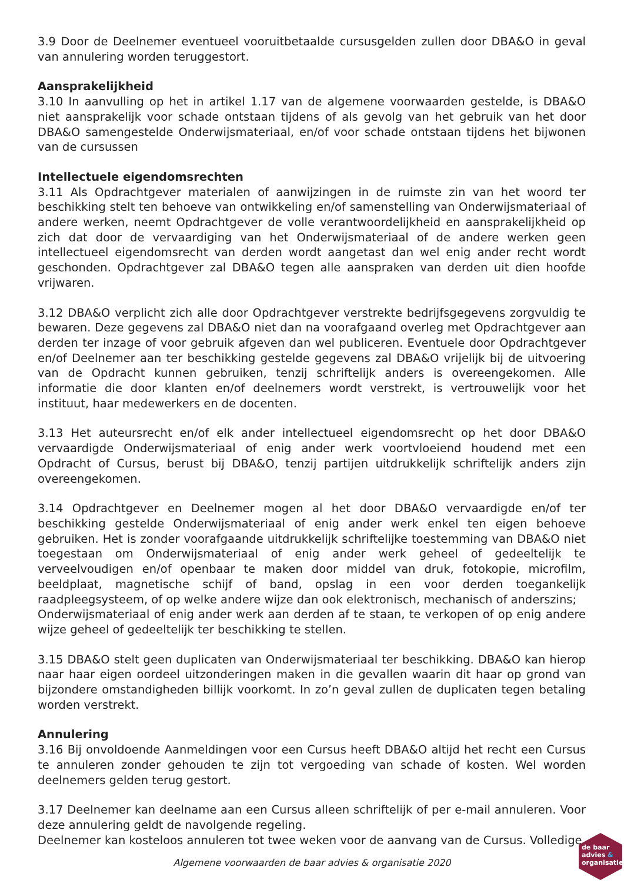3.9 Door de Deelnemer eventueel vooruitbetaalde cursusgelden zullen door DBA&O in geval van annulering worden teruggestort.
Aansprakelijkheid
3.10 In aanvulling op het in artikel 1.17 van de algemene voorwaarden gestelde, is DBA&O niet aansprakelijk voor schade ontstaan tijdens of als gevolg van het gebruik van het door DBA&O samengestelde Onderwijsmateriaal, en/of voor schade ontstaan tijdens het bijwonen van de cursussen
Intellectuele eigendomsrechten
3.11 Als Opdrachtgever materialen of aanwijzingen in de ruimste zin van het woord ter beschikking stelt ten behoeve van ontwikkeling en/of samenstelling van Onderwijsmateriaal of andere werken, neemt Opdrachtgever de volle verantwoordelijkheid en aansprakelijkheid op zich dat door de vervaardiging van het Onderwijsmateriaal of de andere werken geen intellectueel eigendomsrecht van derden wordt aangetast dan wel enig ander recht wordt geschonden. Opdrachtgever zal DBA&O tegen alle aanspraken van derden uit dien hoofde vrijwaren.
3.12 DBA&O verplicht zich alle door Opdrachtgever verstrekte bedrijfsgegevens zorgvuldig te bewaren. Deze gegevens zal DBA&O niet dan na voorafgaand overleg met Opdrachtgever aan derden ter inzage of voor gebruik afgeven dan wel publiceren. Eventuele door Opdrachtgever en/of Deelnemer aan ter beschikking gestelde gegevens zal DBA&O vrijelijk bij de uitvoering van de Opdracht kunnen gebruiken, tenzij schriftelijk anders is overeengekomen. Alle informatie die door klanten en/of deelnemers wordt verstrekt, is vertrouwelijk voor het instituut, haar medewerkers en de docenten.
3.13 Het auteursrecht en/of elk ander intellectueel eigendomsrecht op het door DBA&O vervaardigde Onderwijsmateriaal of enig ander werk voortvloeiend houdend met een Opdracht of Cursus, berust bij DBA&O, tenzij partijen uitdrukkelijk schriftelijk anders zijn overeengekomen.
3.14 Opdrachtgever en Deelnemer mogen al het door DBA&O vervaardigde en/of ter beschikking gestelde Onderwijsmateriaal of enig ander werk enkel ten eigen behoeve gebruiken. Het is zonder voorafgaande uitdrukkelijk schriftelijke toestemming van DBA&O niet toegestaan om Onderwijsmateriaal of enig ander werk geheel of gedeeltelijk te verveelvoudigen en/of openbaar te maken door middel van druk, fotokopie, microfilm, beeldplaat, magnetische schijf of band, opslag in een voor derden toegankelijk raadpleegsysteem, of op welke andere wijze dan ook elektronisch, mechanisch of anderszins;
Onderwijsmateriaal of enig ander werk aan derden af te staan, te verkopen of op enig andere wijze geheel of gedeeltelijk ter beschikking te stellen.
3.15 DBA&O stelt geen duplicaten van Onderwijsmateriaal ter beschikking. DBA&O kan hierop naar haar eigen oordeel uitzonderingen maken in die gevallen waarin dit haar op grond van bijzondere omstandigheden billijk voorkomt. In zo’n geval zullen de duplicaten tegen betaling worden verstrekt.
Annulering
3.16 Bij onvoldoende Aanmeldingen voor een Cursus heeft DBA&O altijd het recht een Cursus te annuleren zonder gehouden te zijn tot vergoeding van schade of kosten. Wel worden deelnemers gelden terug gestort.
3.17 Deelnemer kan deelname aan een Cursus alleen schriftelijk of per e-mail annuleren. Voor deze annulering geldt de navolgende regeling.
Deelnemer kan kosteloos annuleren tot twee weken voor de aanvang van de Cursus. Volledige
Algemene voorwaarden de baar advies & organisatie 2020
de baar
advies &
organisatie